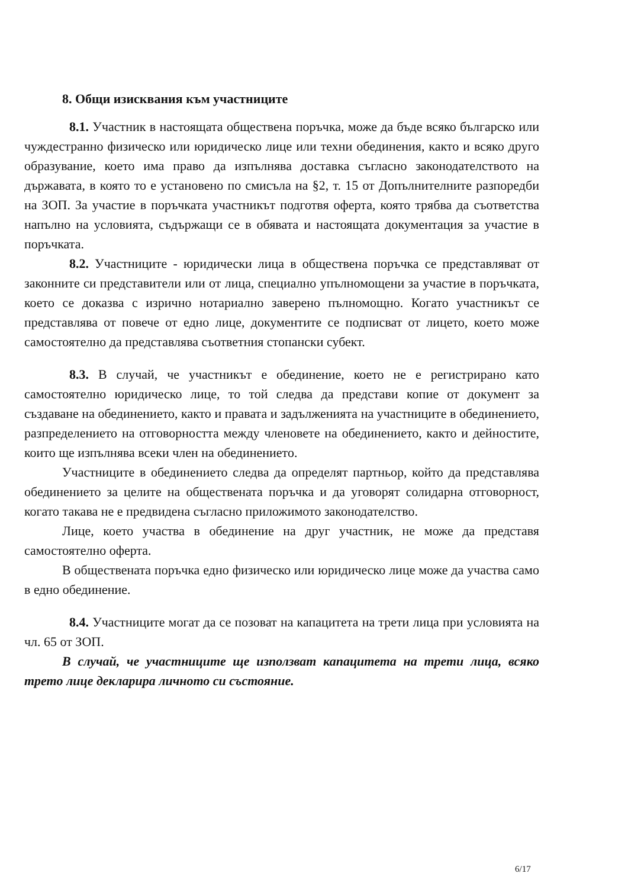8. Общи изисквания към участниците
8.1. Участник в настоящата обществена поръчка, може да бъде всяко българско или чуждестранно физическо или юридическо лице или техни обединения, както и всяко друго образувание, което има право да изпълнява доставка съгласно законодателството на държавата, в която то е установено по смисъла на §2, т. 15 от Допълнителните разпоредби на ЗОП. За участие в поръчката участникът подготвя оферта, която трябва да съответства напълно на условията, съдържащи се в обявата и настоящата документация за участие в поръчката.
8.2. Участниците - юридически лица в обществена поръчка се представляват от законните си представители или от лица, специално упълномощени за участие в поръчката, което се доказва с изрично нотариално заверено пълномощно. Когато участникът се представлява от повече от едно лице, документите се подписват от лицето, което може самостоятелно да представлява съответния стопански субект.
8.3. В случай, че участникът е обединение, което не е регистрирано като самостоятелно юридическо лице, то той следва да представи копие от документ за създаване на обединението, както и правата и задълженията на участниците в обединението, разпределението на отговорността между членовете на обединението, както и дейностите, които ще изпълнява всеки член на обединението.
Участниците в обединението следва да определят партньор, който да представлява обединението за целите на обществената поръчка и да уговорят солидарна отговорност, когато такава не е предвидена съгласно приложимото законодателство.
Лице, което участва в обединение на друг участник, не може да представя самостоятелно оферта.
В обществената поръчка едно физическо или юридическо лице може да участва само в едно обединение.
8.4. Участниците могат да се позоват на капацитета на трети лица при условията на чл. 65 от ЗОП.
В случай, че участниците ще използват капацитета на трети лица, всяко трето лице декларира личното си състояние.
6/17